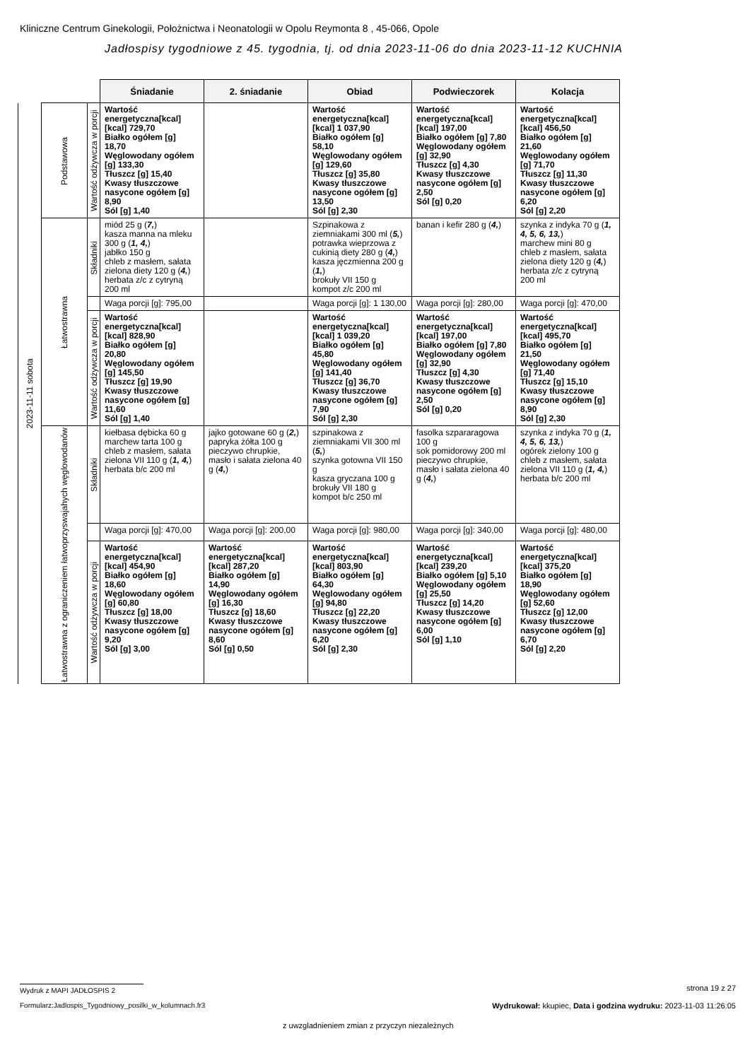Kliniczne Centrum Ginekologii, Położnictwa i Neonatologii w Opolu Reymonta 8 , 45-066, Opole
Jadłospisy tygodniowe z 45. tygodnia, tj. od dnia 2023-11-06 do dnia 2023-11-12 KUCHNIA
| | | | Śniadanie | 2. śniadanie | Obiad | Podwieczorek | Kolacja |
| 2023-11-11 sobota | Podstawowa | Wartość odżywcza w porcji | Wartość energetyczna[kcal] [kcal] 729,70 Białko ogółem [g] 18,70 Węglowodany ogółem [g] 133,30 Tłuszcz [g] 15,40 Kwasy tłuszczowe nasycone ogółem [g] 8,90 Sól [g] 1,40 | | Wartość energetyczna[kcal] [kcal] 1 037,90 Białko ogółem [g] 58,10 Węglowodany ogółem [g] 129,60 Tłuszcz [g] 35,80 Kwasy tłuszczowe nasycone ogółem [g] 13,50 Sól [g] 2,30 | Wartość energetyczna[kcal] [kcal] 197,00 Białko ogółem [g] 7,80 Węglowodany ogółem [g] 32,90 Tłuszcz [g] 4,30 Kwasy tłuszczowe nasycone ogółem [g] 2,50 Sól [g] 0,20 | Wartość energetyczna[kcal] [kcal] 456,50 Białko ogółem [g] 21,60 Węglowodany ogółem [g] 71,70 Tłuszcz [g] 11,30 Kwasy tłuszczowe nasycone ogółem [g] 6,20 Sól [g] 2,20 |
| | Łatwostrawna | Składniki | miód 25 g ( 7, ) kasza manna na mleku 300 g ( 1, 4, ) jabłko 150 g chleb z masłem, sałata zielona diety 120 g ( 4, ) herbata z/c z cytryną 200 ml | | Szpinakowa z ziemniakami 300 ml ( 5, ) potrawka wieprzowa z cukinią diety 280 g ( 4, ) kasza jęczmienna 200 g ( 1, ) brokuły VII 150 g kompot z/c 200 ml | banan i kefir 280 g ( 4, ) | szynka z indyka 70 g ( 1, 4, 5, 6, 13, ) marchew mini 80 g chleb z masłem, sałata zielona diety 120 g ( 4, ) herbata z/c z cytryną 200 ml |
| | | | Waga porcji [g]: 795,00 | | Waga porcji [g]: 1 130,00 | Waga porcji [g]: 280,00 | Waga porcji [g]: 470,00 |
| | | Wartość odżywcza w porcji | Wartość energetyczna[kcal] [kcal] 828,90 Białko ogółem [g] 20,80 Węglowodany ogółem [g] 145,50 Tłuszcz [g] 19,90 Kwasy tłuszczowe nasycone ogółem [g] 11,60 Sól [g] 1,40 | | Wartość energetyczna[kcal] [kcal] 1 039,20 Białko ogółem [g] 45,80 Węglowodany ogółem [g] 141,40 Tłuszcz [g] 36,70 Kwasy tłuszczowe nasycone ogółem [g] 7,90 Sól [g] 2,30 | Wartość energetyczna[kcal] [kcal] 197,00 Białko ogółem [g] 7,80 Węglowodany ogółem [g] 32,90 Tłuszcz [g] 4,30 Kwasy tłuszczowe nasycone ogółem [g] 2,50 Sól [g] 0,20 | Wartość energetyczna[kcal] [kcal] 495,70 Białko ogółem [g] 21,50 Węglowodany ogółem [g] 71,40 Tłuszcz [g] 15,10 Kwasy tłuszczowe nasycone ogółem [g] 8,90 Sól [g] 2,30 |
| | Łatwostrawna z ograniczeniem łatwoprzyswajahych węglowodanów | Składniki | kiełbasa dębicka 60 g marchew tarta 100 g chleb z masłem, sałata zielona VII 110 g ( 1, 4, ) herbata b/c 200 ml | jajko gotowane 60 g ( 2, ) papryka żółta 100 g pieczywo chrupkie, masło i sałata zielona 40 g ( 4, ) | szpinakowa z ziemniakami VII 300 ml ( 5, ) szynka gotowna VII 150 g kasza gryczana 100 g brokuły VII 180 g kompot b/c 250 ml | fasolka szpararagowa 100 g sok pomidorowy 200 ml pieczywo chrupkie, masło i sałata zielona 40 g ( 4, ) | szynka z indyka 70 g ( 1, 4, 5, 6, 13, ) ogórek zielony 100 g chleb z masłem, sałata zielona VII 110 g ( 1, 4, ) herbata b/c 200 ml |
| | | | Waga porcji [g]: 470,00 | Waga porcji [g]: 200,00 | Waga porcji [g]: 980,00 | Waga porcji [g]: 340,00 | Waga porcji [g]: 480,00 |
| | | Wartość odżywcza w porcji | Wartość energetyczna[kcal] [kcal] 454,90 Białko ogółem [g] 18,60 Węglowodany ogółem [g] 60,80 Tłuszcz [g] 18,00 Kwasy tłuszczowe nasycone ogółem [g] 9,20 Sól [g] 3,00 | Wartość energetyczna[kcal] [kcal] 287,20 Białko ogółem [g] 14,90 Węglowodany ogółem [g] 16,30 Tłuszcz [g] 18,60 Kwasy tłuszczowe nasycone ogółem [g] 8,60 Sól [g] 0,50 | Wartość energetyczna[kcal] [kcal] 803,90 Białko ogółem [g] 64,30 Węglowodany ogółem [g] 94,80 Tłuszcz [g] 22,20 Kwasy tłuszczowe nasycone ogółem [g] 6,20 Sól [g] 2,30 | Wartość energetyczna[kcal] [kcal] 239,20 Białko ogółem [g] 5,10 Węglowodany ogółem [g] 25,50 Tłuszcz [g] 14,20 Kwasy tłuszczowe nasycone ogółem [g] 6,00 Sól [g] 1,10 | Wartość energetyczna[kcal] [kcal] 375,20 Białko ogółem [g] 18,90 Węglowodany ogółem [g] 52,60 Tłuszcz [g] 12,00 Kwasy tłuszczowe nasycone ogółem [g] 6,70 Sól [g] 2,20 |
Wydruk z MAPI JADŁOSPIS 2 strona 19 z 27
Formularz:Jadlospis_Tygodniowy_posilki_w_kolumnach.fr3
Wydrukował: kkupiec, Data i godzina wydruku: 2023-11-03 11:26:05
z uwzgladnieniem zmian z przyczyn niezależnych